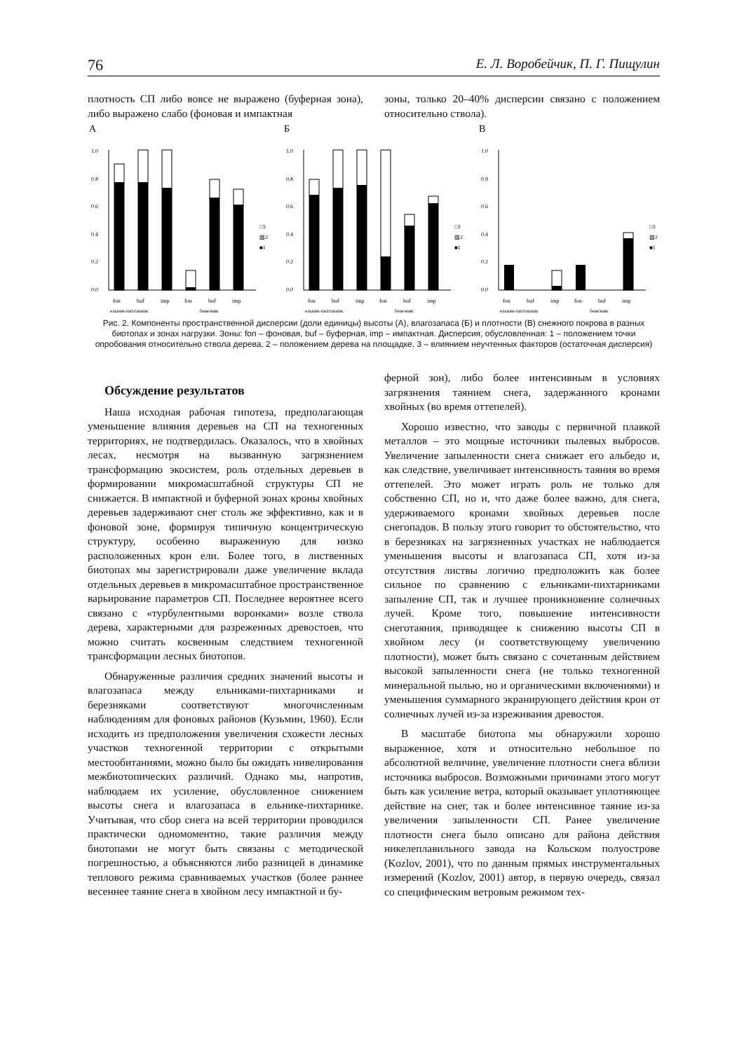76 Е. Л. Воробейчик, П. Г. Пищулин
плотность СП либо вовсе не выражено (буферная зона), либо выражено слабо (фоновая и импактная
зоны, только 20–40% дисперсии связано с положением относительно ствола).
А
1.0
0.8
0.6
0.4
0.2
0.0
□3
▨2
■1
fon
buf
imp
fon
buf
imp
ельник-пихтарник
березняк
Б
1.0
0.8
0.6
0.4
0.2
0.0
□3
▨2
■1
fon
buf
imp
fon
buf
imp
ельник-пихтарник
березняк
В
1.0
0.8
0.6
0.4
0.2
0.0
□3
▨2
■1
fon
buf
imp
fon
buf
imp
ельник-пихтарник
березняк
Рис. 2. Компоненты пространственной дисперсии (доли единицы) высоты (А), влагозапаса (Б) и плотности (В) снежного покрова в разных биотопах и зонах нагрузки. Зоны: fon – фоновая, buf – буферная, imp – импактная. Дисперсия, обусловленная: 1 – положением точки опробования относительно ствола дерева, 2 – положением дерева на площадке, 3 – влиянием неучтенных факторов (остаточная дисперсия)
Обсуждение результатов
Наша исходная рабочая гипотеза, предполагающая уменьшение влияния деревьев на СП на техногенных территориях, не подтвердилась. Оказалось, что в хвойных лесах, несмотря на вызванную загрязнением трансформацию экосистем, роль отдельных деревьев в формировании микромасштабной структуры СП не снижается. В импактной и буферной зонах кроны хвойных деревьев задерживают снег столь же эффективно, как и в фоновой зоне, формируя типичную концентрическую структуру, особенно выраженную для низко расположенных крон ели. Более того, в лиственных биотопах мы зарегистрировали даже увеличение вклада отдельных деревьев в микромасштабное пространственное варьирование параметров СП. Последнее вероятнее всего связано с «турбулентными воронками» возле ствола дерева, характерными для разреженных древостоев, что можно считать косвенным следствием техногенной трансформации лесных биотопов.
Обнаруженные различия средних значений высоты и влагозапаса между ельниками-пихтарниками и березняками соответствуют многочисленным наблюдениям для фоновых районов (Кузьмин, 1960). Если исходить из предположения увеличения схожести лесных участков техногенной территории с открытыми местообитаниями, можно было бы ожидать нивелирования межбиотопических различий. Однако мы, напротив, наблюдаем их усиление, обусловленное снижением высоты снега и влагозапаса в ельнике-пихтарнике. Учитывая, что сбор снега на всей территории проводился практически одномоментно, такие различия между биотопами не могут быть связаны с методической погрешностью, а объясняются либо разницей в динамике теплового режима сравниваемых участков (более раннее весеннее таяние снега в хвойном лесу импактной и бу-
ферной зон), либо более интенсивным в условиях загрязнения таянием снега, задержанного кронами хвойных (во время оттепелей).
Хорошо известно, что заводы с первичной плавкой металлов – это мощные источники пылевых выбросов. Увеличение запыленности снега снижает его альбедо и, как следствие, увеличивает интенсивность таяния во время оттепелей. Это может играть роль не только для собственно СП, но и, что даже более важно, для снега, удерживаемого кронами хвойных деревьев после снегопадов. В пользу этого говорит то обстоятельство, что в березняках на загрязненных участках не наблюдается уменьшения высоты и влагозапаса СП, хотя из-за отсутствия листвы логично предположить как более сильное по сравнению с ельниками-пихтарниками запыление СП, так и лучшее проникновение солнечных лучей. Кроме того, повышение интенсивности снеготаяния, приводящее к снижению высоты СП в хвойном лесу (и соответствующему увеличению плотности), может быть связано с сочетанным действием высокой запыленности снега (не только техногенной минеральной пылью, но и органическими включениями) и уменьшения суммарного экранирующего действия крон от солнечных лучей из-за изреживания древостоя.
В масштабе биотопа мы обнаружили хорошо выраженное, хотя и относительно небольшое по абсолютной величине, увеличение плотности снега вблизи источника выбросов. Возможными причинами этого могут быть как усиление ветра, который оказывает уплотняющее действие на снег, так и более интенсивное таяние из-за увеличения запыленности СП. Ранее увеличение плотности снега было описано для района действия никелеплавильного завода на Кольском полуострове (Kozlov, 2001), что по данным прямых инструментальных измерений (Kozlov, 2001) автор, в первую очередь, связал со специфическим ветровым режимом тех-